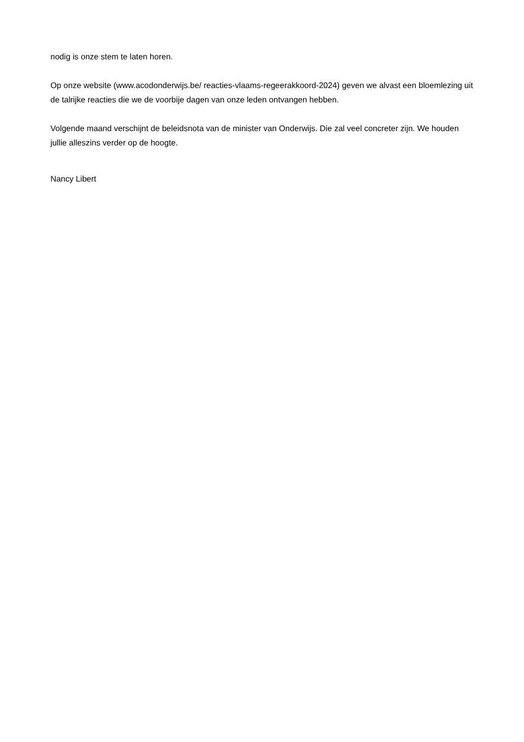nodig is onze stem te laten horen.
Op onze website (www.acodonderwijs.be/ reacties-vlaams-regeerakkoord-2024) geven we alvast een bloemlezing uit de talrijke reacties die we de voorbije dagen van onze leden ontvangen hebben.
Volgende maand verschijnt de beleidsnota van de minister van Onderwijs. Die zal veel concreter zijn. We houden jullie alleszins verder op de hoogte.
Nancy Libert